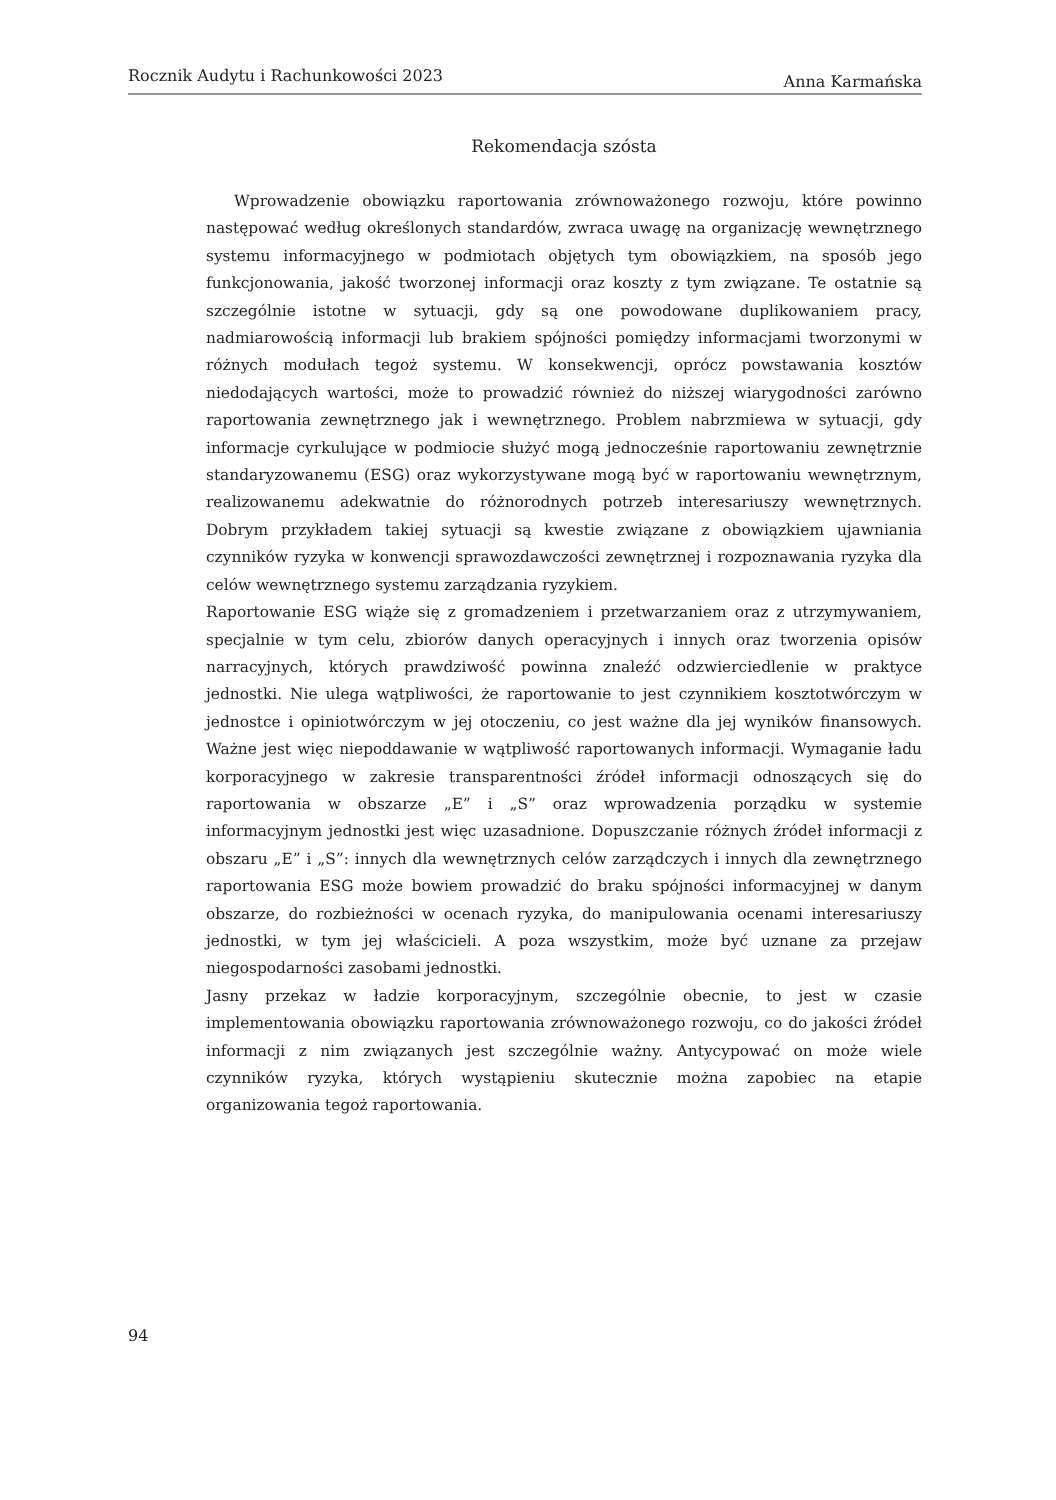Rocznik Audytu i Rachunkowości 2023 Anna Karmańska
Rekomendacja szósta
Wprowadzenie obowiązku raportowania zrównoważonego rozwoju, które powinno następować według określonych standardów, zwraca uwagę na organizację wewnętrznego systemu informacyjnego w podmiotach objętych tym obowiązkiem, na sposób jego funkcjonowania, jakość tworzonej informacji oraz koszty z tym związane. Te ostatnie są szczególnie istotne w sytuacji, gdy są one powodowane duplikowaniem pracy, nadmiarowością informacji lub brakiem spójności pomiędzy informacjami tworzonymi w różnych modułach tegoż systemu. W konsekwencji, oprócz powstawania kosztów niedodających wartości, może to prowadzić również do niższej wiarygodności zarówno raportowania zewnętrznego jak i wewnętrznego. Problem nabrzmiewa w sytuacji, gdy informacje cyrkulujące w podmiocie służyć mogą jednocześnie raportowaniu zewnętrznie standaryzowanemu (ESG) oraz wykorzystywane mogą być w raportowaniu wewnętrznym, realizowanemu adekwatnie do różnorodnych potrzeb interesariuszy wewnętrznych. Dobrym przykładem takiej sytuacji są kwestie związane z obowiązkiem ujawniania czynników ryzyka w konwencji sprawozdawczości zewnętrznej i rozpoznawania ryzyka dla celów wewnętrznego systemu zarządzania ryzykiem.
Raportowanie ESG wiąże się z gromadzeniem i przetwarzaniem oraz z utrzymywaniem, specjalnie w tym celu, zbiorów danych operacyjnych i innych oraz tworzenia opisów narracyjnych, których prawdziwość powinna znaleźć odzwierciedlenie w praktyce jednostki. Nie ulega wątpliwości, że raportowanie to jest czynnikiem kosztotwórczym w jednostce i opiniotwórczym w jej otoczeniu, co jest ważne dla jej wyników finansowych. Ważne jest więc niepoddawanie w wątpliwość raportowanych informacji. Wymaganie ładu korporacyjnego w zakresie transparentności źródeł informacji odnoszących się do raportowania w obszarze „E” i „S” oraz wprowadzenia porządku w systemie informacyjnym jednostki jest więc uzasadnione. Dopuszczanie różnych źródeł informacji z obszaru „E” i „S”: innych dla wewnętrznych celów zarządczych i innych dla zewnętrznego raportowania ESG może bowiem prowadzić do braku spójności informacyjnej w danym obszarze, do rozbieżności w ocenach ryzyka, do manipulowania ocenami interesariuszy jednostki, w tym jej właścicieli. A poza wszystkim, może być uznane za przejaw niegospodarności zasobami jednostki.
Jasny przekaz w ładzie korporacyjnym, szczególnie obecnie, to jest w czasie implementowania obowiązku raportowania zrównoważonego rozwoju, co do jakości źródeł informacji z nim związanych jest szczególnie ważny. Antycypować on może wiele czynników ryzyka, których wystąpieniu skutecznie można zapobiec na etapie organizowania tegoż raportowania.
94